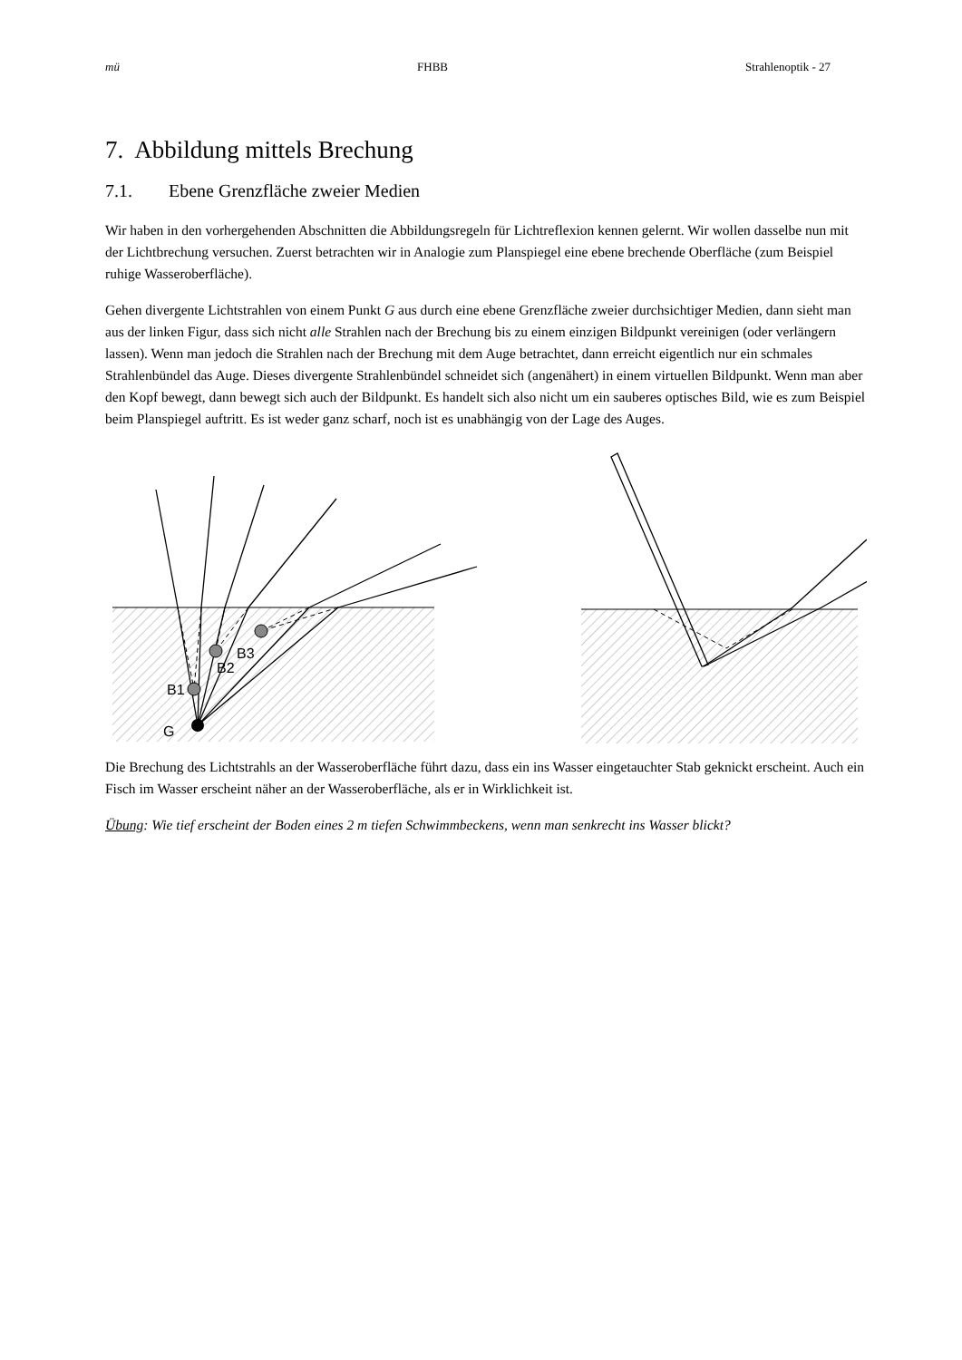mü FHBB Strahlenoptik - 27
7. Abbildung mittels Brechung
7.1. Ebene Grenzfläche zweier Medien
Wir haben in den vorhergehenden Abschnitten die Abbildungsregeln für Lichtreflexion kennen gelernt. Wir wollen dasselbe nun mit der Lichtbrechung versuchen. Zuerst betrachten wir in Analogie zum Planspiegel eine ebene brechende Oberfläche (zum Beispiel ruhige Wasseroberfläche).
Gehen divergente Lichtstrahlen von einem Punkt G aus durch eine ebene Grenzfläche zweier durchsichtiger Medien, dann sieht man aus der linken Figur, dass sich nicht alle Strahlen nach der Brechung bis zu einem einzigen Bildpunkt vereinigen (oder verlängern lassen). Wenn man jedoch die Strahlen nach der Brechung mit dem Auge betrachtet, dann erreicht eigentlich nur ein schmales Strahlenbündel das Auge. Dieses divergente Strahlenbündel schneidet sich (angenähert) in einem virtuellen Bildpunkt. Wenn man aber den Kopf bewegt, dann bewegt sich auch der Bildpunkt. Es handelt sich also nicht um ein sauberes optisches Bild, wie es zum Beispiel beim Planspiegel auftritt. Es ist weder ganz scharf, noch ist es unabhängig von der Lage des Auges.
B3
B2
B1
G
Die Brechung des Lichtstrahls an der Wasseroberfläche führt dazu, dass ein ins Wasser eingetauchter Stab geknickt erscheint. Auch ein Fisch im Wasser erscheint näher an der Wasseroberfläche, als er in Wirklichkeit ist.
Übung: Wie tief erscheint der Boden eines 2 m tiefen Schwimmbeckens, wenn man senkrecht ins Wasser blickt?